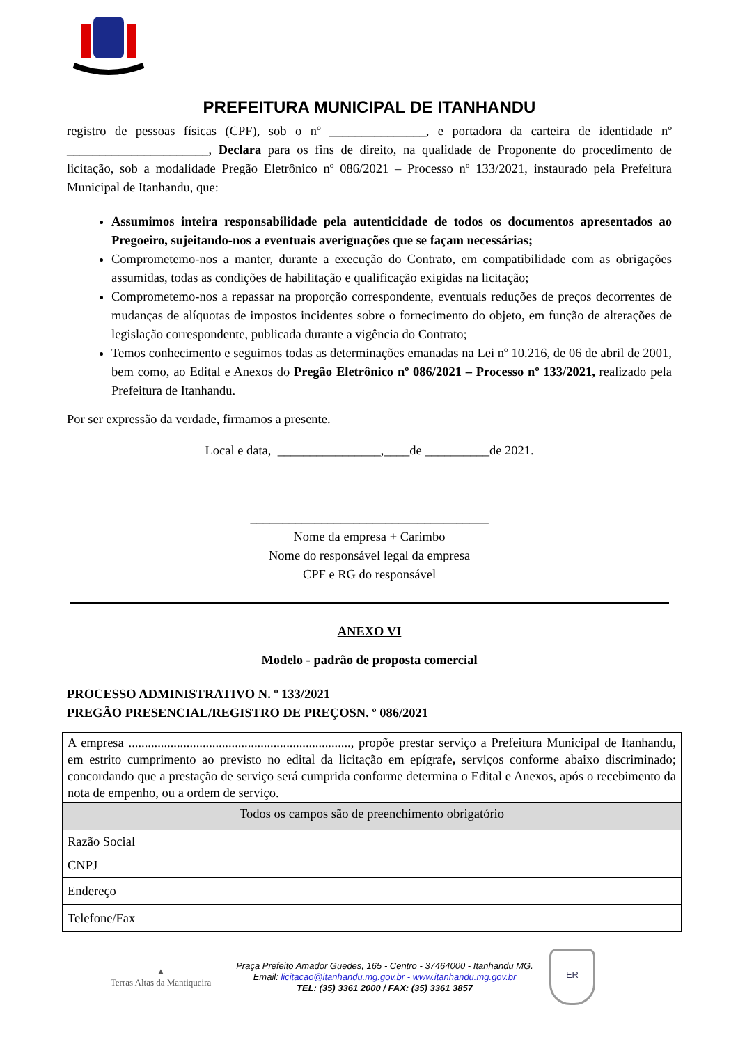PREFEITURA MUNICIPAL DE ITANHANDU
registro de pessoas físicas (CPF), sob o nº _______________, e portadora da carteira de identidade nº ______________________, Declara para os fins de direito, na qualidade de Proponente do procedimento de licitação, sob a modalidade Pregão Eletrônico nº 086/2021 – Processo nº 133/2021, instaurado pela Prefeitura Municipal de Itanhandu, que:
Assumimos inteira responsabilidade pela autenticidade de todos os documentos apresentados ao Pregoeiro, sujeitando-nos a eventuais averiguações que se façam necessárias;
Comprometemo-nos a manter, durante a execução do Contrato, em compatibilidade com as obrigações assumidas, todas as condições de habilitação e qualificação exigidas na licitação;
Comprometemo-nos a repassar na proporção correspondente, eventuais reduções de preços decorrentes de mudanças de alíquotas de impostos incidentes sobre o fornecimento do objeto, em função de alterações de legislação correspondente, publicada durante a vigência do Contrato;
Temos conhecimento e seguimos todas as determinações emanadas na Lei nº 10.216, de 06 de abril de 2001, bem como, ao Edital e Anexos do Pregão Eletrônico nº 086/2021 – Processo nº 133/2021, realizado pela Prefeitura de Itanhandu.
Por ser expressão da verdade, firmamos a presente.
Local e data, ________________,____de __________de 2021.
_____________________________________
Nome da empresa + Carimbo
Nome do responsável legal da empresa
CPF e RG do responsável
ANEXO VI
Modelo - padrão de proposta comercial
PROCESSO ADMINISTRATIVO N. º 133/2021
PREGÃO PRESENCIAL/REGISTRO DE PREÇOSN. º 086/2021
| A empresa ....................................................................., propõe prestar serviço a Prefeitura Municipal de Itanhandu, em estrito cumprimento ao previsto no edital da licitação em epígrafe , serviços conforme abaixo discriminado; concordando que a prestação de serviço será cumprida conforme determina o Edital e Anexos, após o recebimento da nota de empenho, ou a ordem de serviço. |
| Todos os campos são de preenchimento obrigatório |
| Razão Social |
| CNPJ |
| Endereço |
| Telefone/Fax |
▲
Terras Altas da Mantiqueira
Praça Prefeito Amador Guedes, 165 - Centro - 37464000 - Itanhandu MG.
Email: licitacao@itanhandu.mg.gov.br - www.itanhandu.mg.gov.br
TEL: (35) 3361 2000 / FAX: (35) 3361 3857
ER